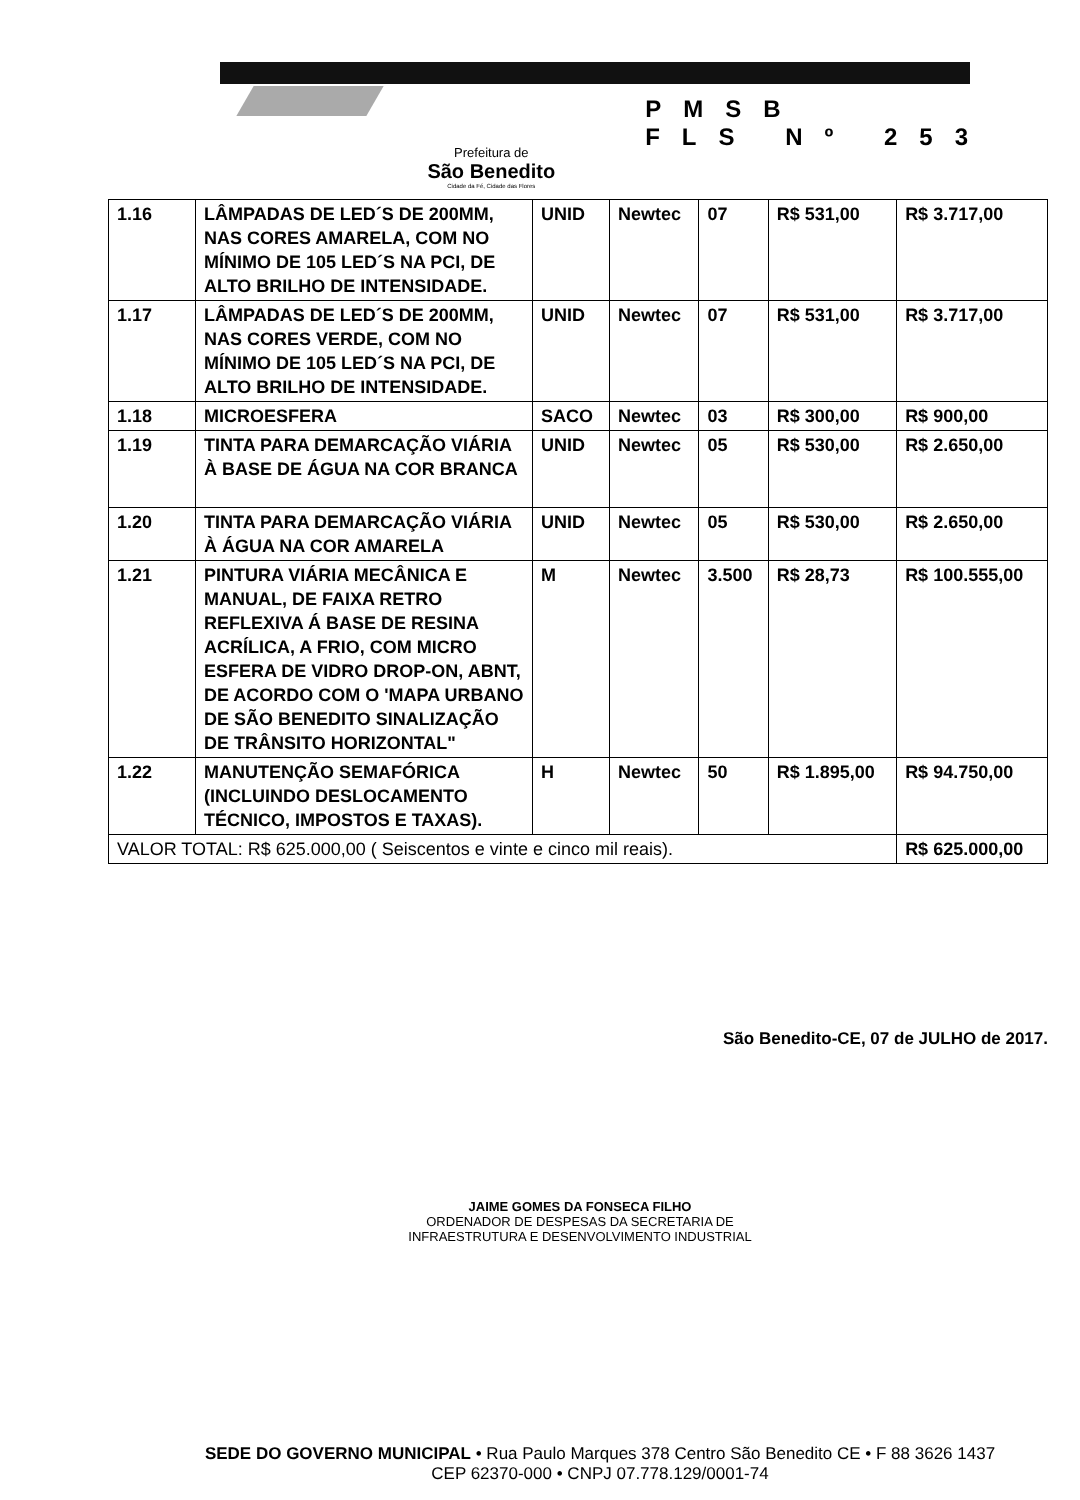Prefeitura de
São Benedito
Cidade da Fé, Cidade das Flores
PMSB
FLS Nº 253
| 1.16 | LÂMPADAS DE LED´S DE 200MM, NAS CORES AMARELA, COM NO MÍNIMO DE 105 LED´S NA PCI, DE ALTO BRILHO DE INTENSIDADE. | UNID | Newtec | 07 | R$ 531,00 | R$ 3.717,00 |
| 1.17 | LÂMPADAS DE LED´S DE 200MM, NAS CORES VERDE, COM NO MÍNIMO DE 105 LED´S NA PCI, DE ALTO BRILHO DE INTENSIDADE. | UNID | Newtec | 07 | R$ 531,00 | R$ 3.717,00 |
| 1.18 | MICROESFERA | SACO | Newtec | 03 | R$ 300,00 | R$ 900,00 |
| 1.19 | TINTA PARA DEMARCAÇÃO VIÁRIA À BASE DE ÁGUA NA COR BRANCA | UNID | Newtec | 05 | R$ 530,00 | R$ 2.650,00 |
| 1.20 | TINTA PARA DEMARCAÇÃO VIÁRIA À ÁGUA NA COR AMARELA | UNID | Newtec | 05 | R$ 530,00 | R$ 2.650,00 |
| 1.21 | PINTURA VIÁRIA MECÂNICA E MANUAL, DE FAIXA RETRO REFLEXIVA Á BASE DE RESINA ACRÍLICA, A FRIO, COM MICRO ESFERA DE VIDRO DROP-ON, ABNT, DE ACORDO COM O 'MAPA URBANO DE SÃO BENEDITO SINALIZAÇÃO DE TRÂNSITO HORIZONTAL" | M | Newtec | 3.500 | R$ 28,73 | R$ 100.555,00 |
| 1.22 | MANUTENÇÃO SEMAFÓRICA (INCLUINDO DESLOCAMENTO TÉCNICO, IMPOSTOS E TAXAS). | H | Newtec | 50 | R$ 1.895,00 | R$ 94.750,00 |
| VALOR TOTAL: R$ 625.000,00 ( Seiscentos e vinte e cinco mil reais). | | | | | | R$ 625.000,00 |
São Benedito-CE, 07 de JULHO de 2017.
JAIME GOMES DA FONSECA FILHO
ORDENADOR DE DESPESAS DA SECRETARIA DE
INFRAESTRUTURA E DESENVOLVIMENTO INDUSTRIAL
SEDE DO GOVERNO MUNICIPAL • Rua Paulo Marques 378 Centro São Benedito CE • F 88 3626 1437
CEP 62370-000 • CNPJ 07.778.129/0001-74